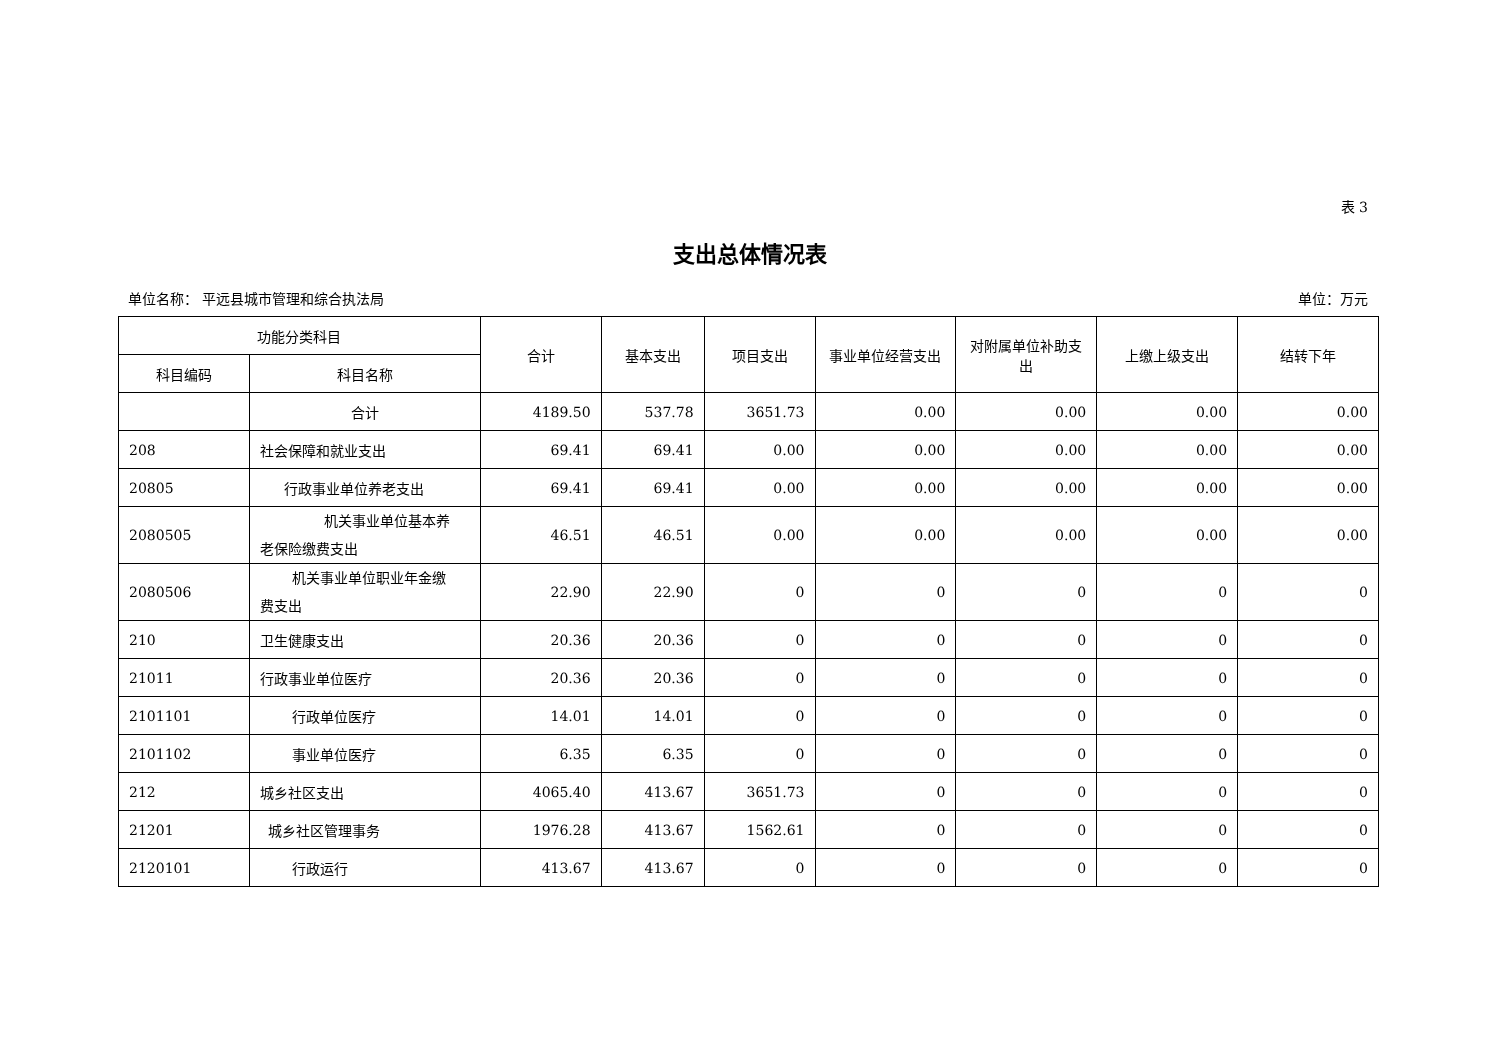表 3
支出总体情况表
单位名称： 平远县城市管理和综合执法局 单位：万元
| 功能分类科目 | | 合计 | 基本支出 | 项目支出 | 事业单位经营支出 | 对附属单位补助支出 | 上缴上级支出 | 结转下年 |
| --- | --- | --- | --- | --- | --- | --- | --- | --- |
| 科目编码 | 科目名称 | | | | | | | |
| | 合计 | 4189.50 | 537.78 | 3651.73 | 0.00 | 0.00 | 0.00 | 0.00 |
| 208 | 社会保障和就业支出 | 69.41 | 69.41 | 0.00 | 0.00 | 0.00 | 0.00 | 0.00 |
| 20805 | 行政事业单位养老支出 | 69.41 | 69.41 | 0.00 | 0.00 | 0.00 | 0.00 | 0.00 |
| 2080505 | 机关事业单位基本养 老保险缴费支出 | 46.51 | 46.51 | 0.00 | 0.00 | 0.00 | 0.00 | 0.00 |
| 2080506 | 机关事业单位职业年金缴 费支出 | 22.90 | 22.90 | 0 | 0 | 0 | 0 | 0 |
| 210 | 卫生健康支出 | 20.36 | 20.36 | 0 | 0 | 0 | 0 | 0 |
| 21011 | 行政事业单位医疗 | 20.36 | 20.36 | 0 | 0 | 0 | 0 | 0 |
| 2101101 | 行政单位医疗 | 14.01 | 14.01 | 0 | 0 | 0 | 0 | 0 |
| 2101102 | 事业单位医疗 | 6.35 | 6.35 | 0 | 0 | 0 | 0 | 0 |
| 212 | 城乡社区支出 | 4065.40 | 413.67 | 3651.73 | 0 | 0 | 0 | 0 |
| 21201 | 城乡社区管理事务 | 1976.28 | 413.67 | 1562.61 | 0 | 0 | 0 | 0 |
| 2120101 | 行政运行 | 413.67 | 413.67 | 0 | 0 | 0 | 0 | 0 |